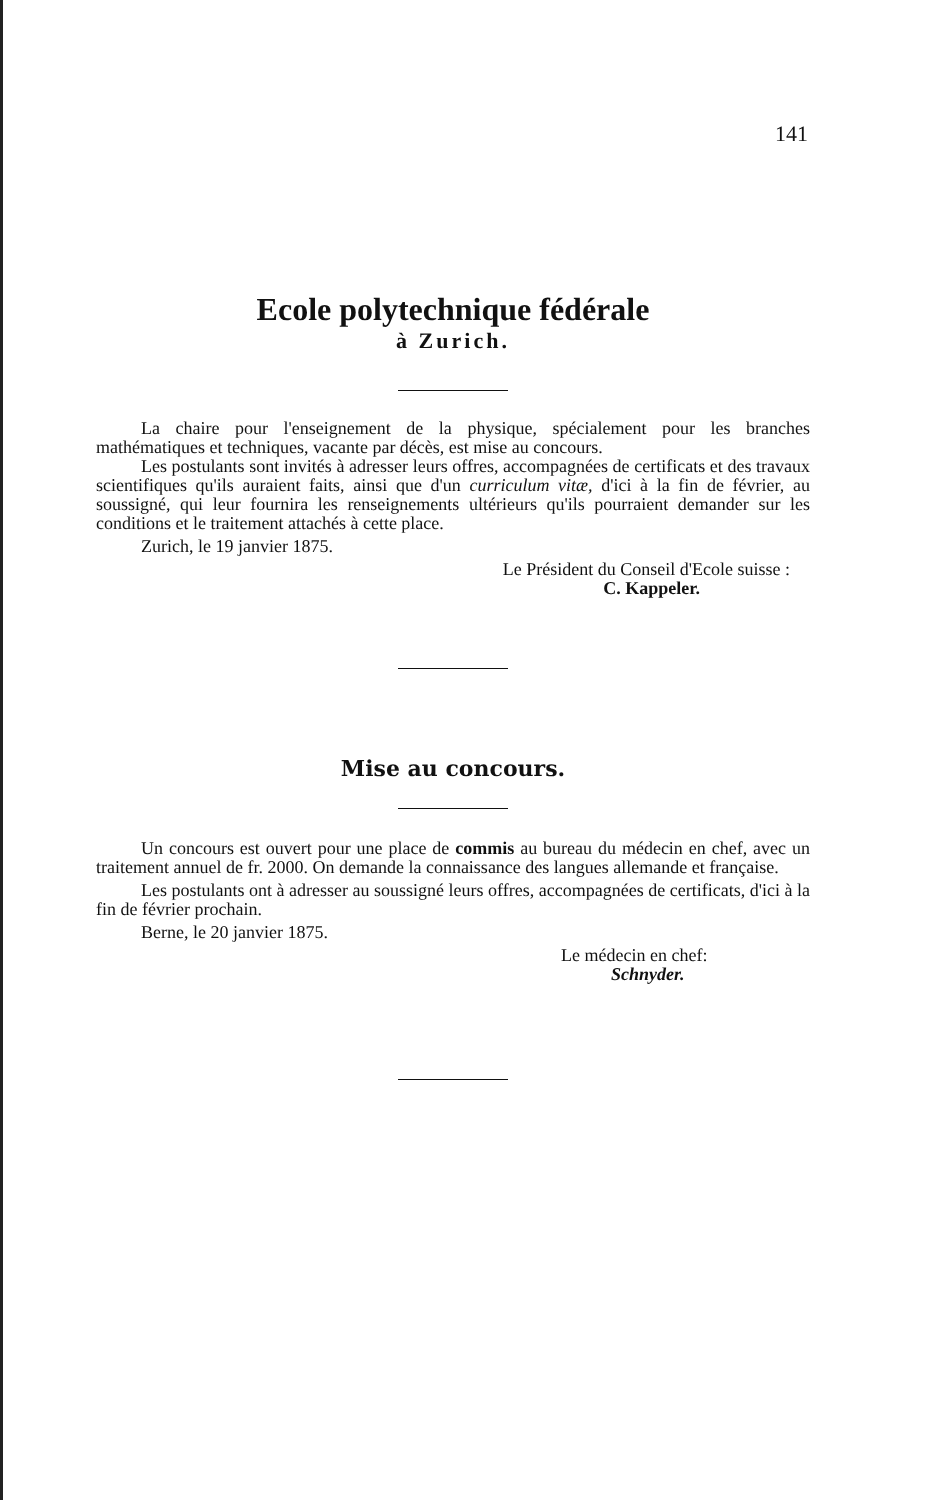141
Ecole polytechnique fédérale
à Zurich.
La chaire pour l'enseignement de la physique, spécialement pour les branches mathématiques et techniques, vacante par décès, est mise au concours.
Les postulants sont invités à adresser leurs offres, accompagnées de certificats et des travaux scientifiques qu'ils auraient faits, ainsi que d'un curriculum vitæ, d'ici à la fin de février, au soussigné, qui leur fournira les renseignements ultérieurs qu'ils pourraient demander sur les conditions et le traitement attachés à cette place.
Zurich, le 19 janvier 1875.
Le Président du Conseil d'Ecole suisse :
C. Kappeler.
Mise au concours.
Un concours est ouvert pour une place de commis au bureau du médecin en chef, avec un traitement annuel de fr. 2000. On demande la connaissance des langues allemande et française.
Les postulants ont à adresser au soussigné leurs offres, accompagnées de certificats, d'ici à la fin de février prochain.
Berne, le 20 janvier 1875.
Le médecin en chef:
Schnyder.